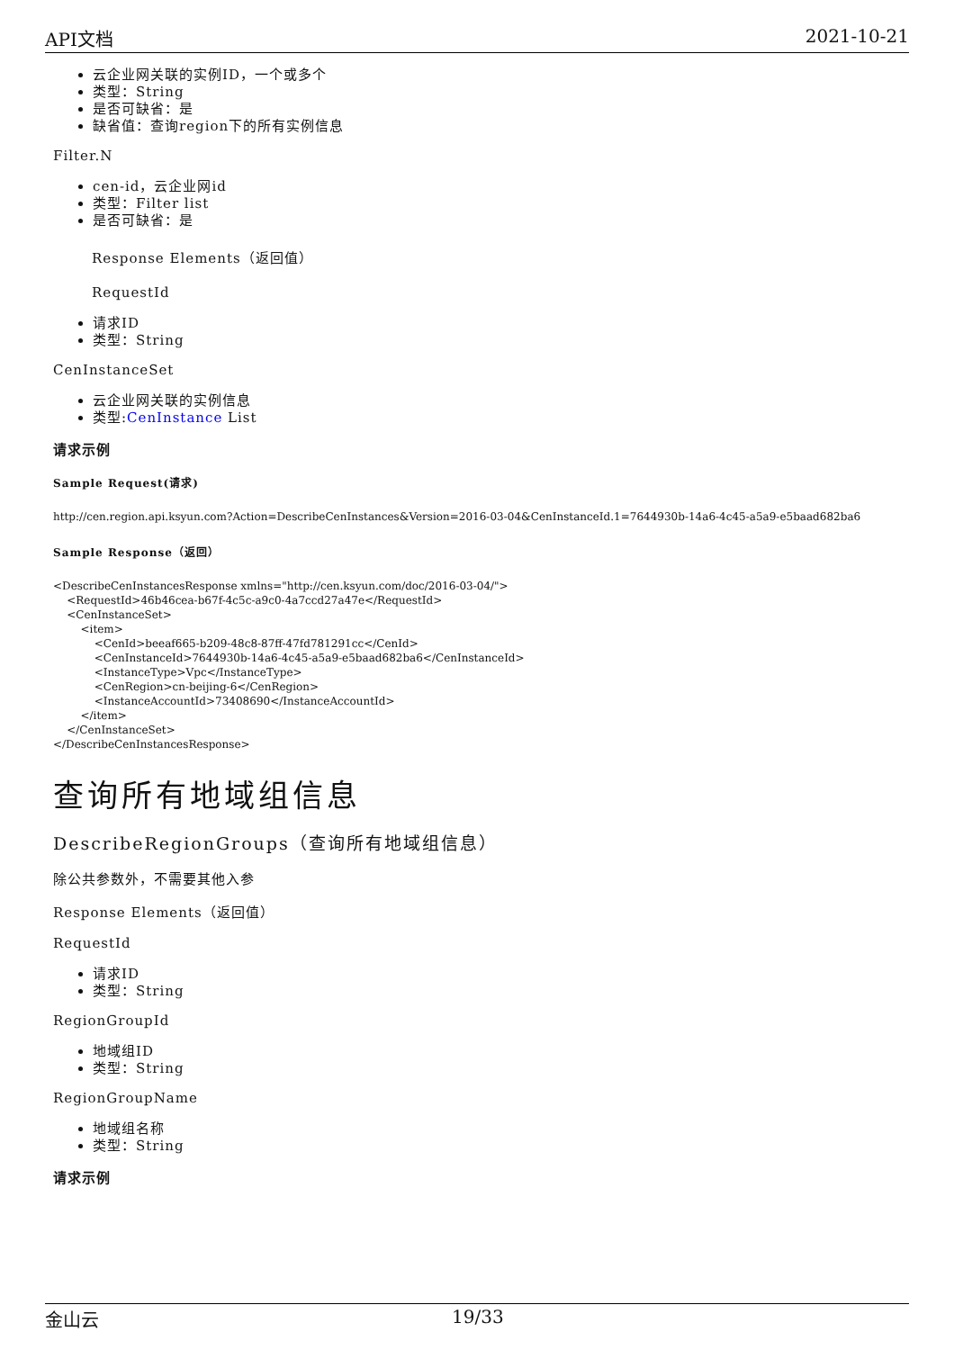API文档 2021-10-21
云企业网关联的实例ID，一个或多个
类型：String
是否可缺省：是
缺省值：查询region下的所有实例信息
Filter.N
cen-id，云企业网id
类型：Filter list
是否可缺省：是
Response Elements（返回值）
RequestId
请求ID
类型：String
CenInstanceSet
云企业网关联的实例信息
类型:CenInstance List
请求示例
Sample Request(请求)
http://cen.region.api.ksyun.com?Action=DescribeCenInstances&Version=2016-03-04&CenInstanceId.1=7644930b-14a6-4c45-a5a9-e5baad682ba6
Sample Response（返回）
<DescribeCenInstancesResponse xmlns="http://cen.ksyun.com/doc/2016-03-04/">
    <RequestId>46b46cea-b67f-4c5c-a9c0-4a7ccd27a47e</RequestId>
    <CenInstanceSet>
        <item>
            <CenId>beeaf665-b209-48c8-87ff-47fd781291cc</CenId>
            <CenInstanceId>7644930b-14a6-4c45-a5a9-e5baad682ba6</CenInstanceId>
            <InstanceType>Vpc</InstanceType>
            <CenRegion>cn-beijing-6</CenRegion>
            <InstanceAccountId>73408690</InstanceAccountId>
        </item>
    </CenInstanceSet>
</DescribeCenInstancesResponse>
查询所有地域组信息
DescribeRegionGroups（查询所有地域组信息）
除公共参数外，不需要其他入参
Response Elements（返回值）
RequestId
请求ID
类型：String
RegionGroupId
地域组ID
类型：String
RegionGroupName
地域组名称
类型：String
请求示例
金山云 19/33